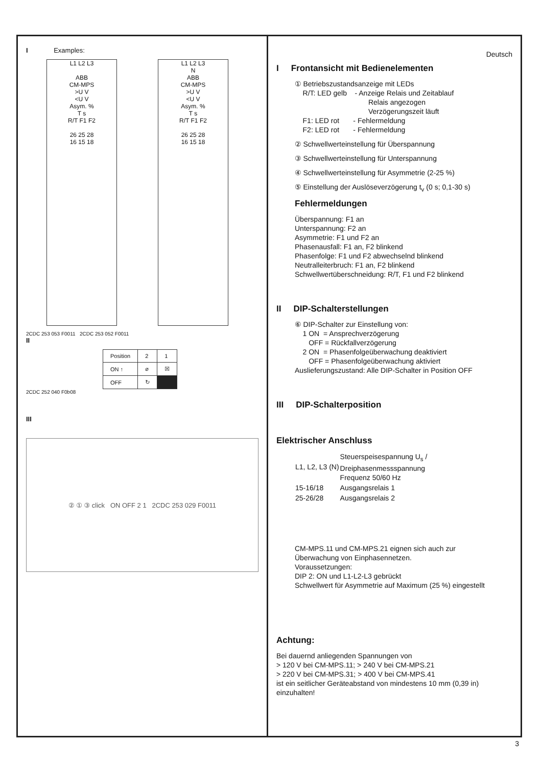I Examples:
L1 L2 L3
ABB
CM-MPS
>U V
<U V
Asym. %
T s
R/T F1 F2
26 25 28
16 15 18
L1 L2 L3
N
ABB
CM-MPS
>U V
<U V
Asym. %
T s
R/T F1 F2
26 25 28
16 15 18
2CDC 253 053 F0011 2CDC 253 052 F0011
II
| Position | 2 | 1 |
| ON ↑ | ⌀ | ☒ |
| OFF | ↻ | |
2CDC 252 040 F0b08
III
② ① ③ click ON OFF 2 1 2CDC 253 029 F0011
Deutsch
I Frontansicht mit Bedienelementen
① Betriebszustandsanzeige mit LEDs
R/T: LED gelb - Anzeige Relais und Zeitablauf
Relais angezogen
Verzögerungszeit läuft
F1: LED rot - Fehlermeldung
F2: LED rot - Fehlermeldung
② Schwellwerteinstellung für Überspannung
③ Schwellwerteinstellung für Unterspannung
④ Schwellwerteinstellung für Asymmetrie (2-25 %)
⑤ Einstellung der Auslöseverzögerung t<sub>v</sub> (0 s; 0,1-30 s)
Fehlermeldungen
Überspannung: F1 an
Unterspannung: F2 an
Asymmetrie: F1 und F2 an
Phasenausfall: F1 an, F2 blinkend
Phasenfolge: F1 und F2 abwechselnd blinkend
Neutralleiterbruch: F1 an, F2 blinkend
Schwellwertüberschneidung: R/T, F1 und F2 blinkend
II DIP-Schalterstellungen
⑥ DIP-Schalter zur Einstellung von:
1 ON = Ansprechverzögerung
OFF = Rückfallverzögerung
2 ON = Phasenfolgeüberwachung deaktiviert
OFF = Phasenfolgeüberwachung aktiviert
Auslieferungszustand: Alle DIP-Schalter in Position OFF
III DIP-Schalterposition
Elektrischer Anschluss
| L1, L2, L3 (N) | Steuerspeisespannung U<sub>s</sub> / Dreiphasenmessspannung Frequenz 50/60 Hz |
| 15-16/18 | Ausgangsrelais 1 |
| 25-26/28 | Ausgangsrelais 2 |
CM-MPS.11 und CM-MPS.21 eignen sich auch zur
Überwachung von Einphasennetzen.
Voraussetzungen:
DIP 2: ON und L1-L2-L3 gebrückt
Schwellwert für Asymmetrie auf Maximum (25 %) eingestellt
Achtung:
Bei dauernd anliegenden Spannungen von
> 120 V bei CM-MPS.11; > 240 V bei CM-MPS.21
> 220 V bei CM-MPS.31; > 400 V bei CM-MPS.41
ist ein seitlicher Geräteabstand von mindestens 10 mm (0,39 in) einzuhalten!
3